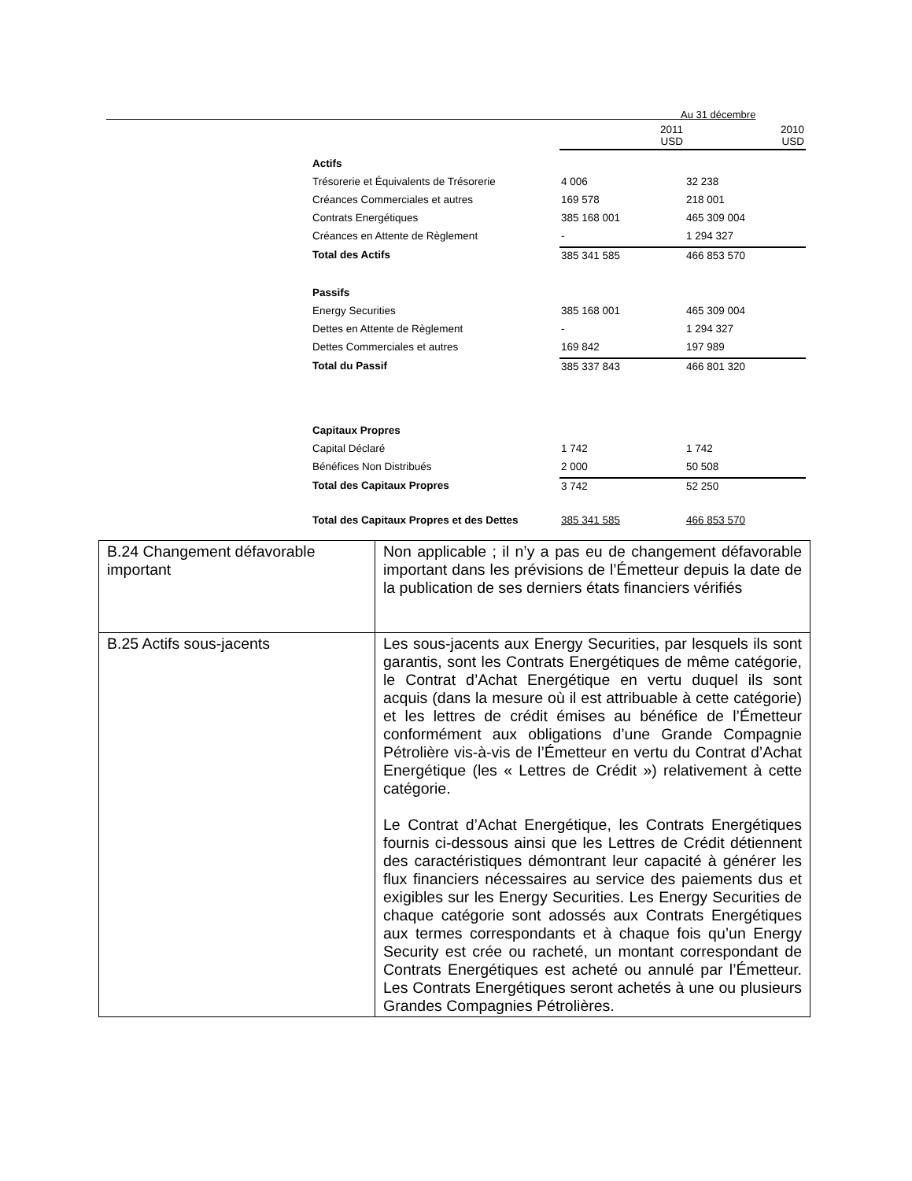Au 31 décembre
| | 2011 USD | 2010 USD |
| Actifs | | |
| Trésorerie et Équivalents de Trésorerie | 4 006 | 32 238 |
| Créances Commerciales et autres | 169 578 | 218 001 |
| Contrats Energétiques | 385 168 001 | 465 309 004 |
| Créances en Attente de Règlement | - | 1 294 327 |
| Total des Actifs | 385 341 585 | 466 853 570 |
| Passifs | | |
| Energy Securities | 385 168 001 | 465 309 004 |
| Dettes en Attente de Règlement | - | 1 294 327 |
| Dettes Commerciales et autres | 169 842 | 197 989 |
| Total du Passif | 385 337 843 | 466 801 320 |
| Capitaux Propres | | |
| Capital Déclaré | 1 742 | 1 742 |
| Bénéfices Non Distribués | 2 000 | 50 508 |
| Total des Capitaux Propres | 3 742 | 52 250 |
| Total des Capitaux Propres et des Dettes | 385 341 585 | 466 853 570 |
| B.24 Changement défavorable important | Non applicable ; il n’y a pas eu de changement défavorable important dans les prévisions de l’Émetteur depuis la date de la publication de ses derniers états financiers vérifiés |
| B.25 Actifs sous-jacents | Les sous-jacents aux Energy Securities, par lesquels ils sont garantis, sont les Contrats Energétiques de même catégorie, le Contrat d’Achat Energétique en vertu duquel ils sont acquis (dans la mesure où il est attribuable à cette catégorie) et les lettres de crédit émises au bénéfice de l’Émetteur conformément aux obligations d’une Grande Compagnie Pétrolière vis-à-vis de l’Émetteur en vertu du Contrat d’Achat Energétique (les « Lettres de Crédit ») relativement à cette catégorie. Le Contrat d’Achat Energétique, les Contrats Energétiques fournis ci-dessous ainsi que les Lettres de Crédit détiennent des caractéristiques démontrant leur capacité à générer les flux financiers nécessaires au service des paiements dus et exigibles sur les Energy Securities. Les Energy Securities de chaque catégorie sont adossés aux Contrats Energétiques aux termes correspondants et à chaque fois qu’un Energy Security est crée ou racheté, un montant correspondant de Contrats Energétiques est acheté ou annulé par l’Émetteur. Les Contrats Energétiques seront achetés à une ou plusieurs Grandes Compagnies Pétrolières. |